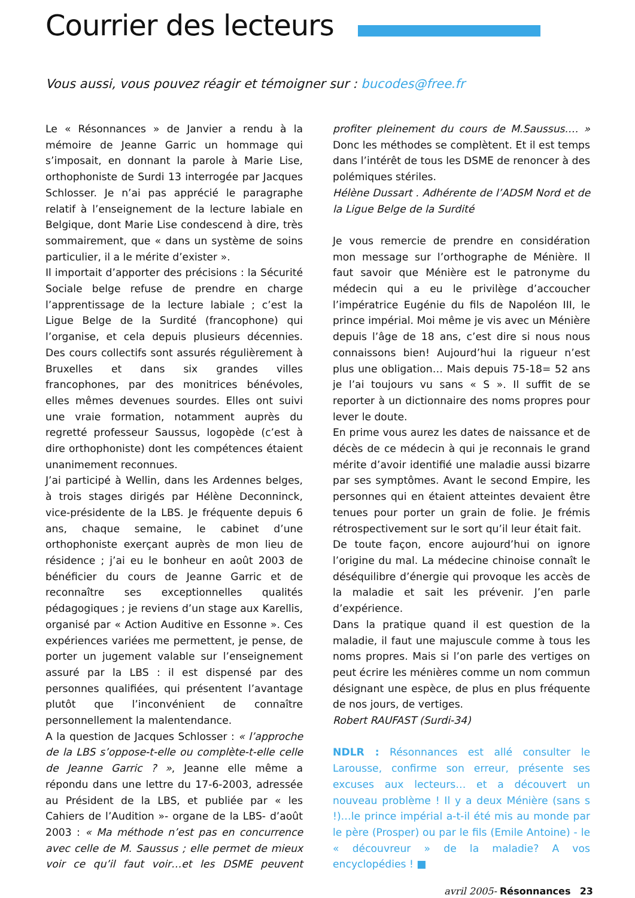Courrier des lecteurs
Vous aussi, vous pouvez réagir et témoigner sur : bucodes@free.fr
Le « Résonnances » de Janvier a rendu à la mémoire de Jeanne Garric un hommage qui s’imposait, en donnant la parole à Marie Lise, orthophoniste de Surdi 13 interrogée par Jacques Schlosser. Je n’ai pas apprécié le paragraphe relatif à l’enseignement de la lecture labiale en Belgique, dont Marie Lise condescend à dire, très sommairement, que « dans un système de soins particulier, il a le mérite d’exister ».
Il importait d’apporter des précisions : la Sécurité Sociale belge refuse de prendre en charge l’apprentissage de la lecture labiale ; c’est la Ligue Belge de la Surdité (francophone) qui l’organise, et cela depuis plusieurs décennies. Des cours collectifs sont assurés régulièrement à Bruxelles et dans six grandes villes francophones, par des monitrices bénévoles, elles mêmes devenues sourdes. Elles ont suivi une vraie formation, notamment auprès du regretté professeur Saussus, logopède (c’est à dire orthophoniste) dont les compétences étaient unanimement reconnues.
J’ai participé à Wellin, dans les Ardennes belges, à trois stages dirigés par Hélène Deconninck, vice-présidente de la LBS. Je fréquente depuis 6 ans, chaque semaine, le cabinet d’une orthophoniste exerçant auprès de mon lieu de résidence ; j’ai eu le bonheur en août 2003 de bénéficier du cours de Jeanne Garric et de reconnaître ses exceptionnelles qualités pédagogiques ; je reviens d’un stage aux Karellis, organisé par « Action Auditive en Essonne ». Ces expériences variées me permettent, je pense, de porter un jugement valable sur l’enseignement assuré par la LBS : il est dispensé par des personnes qualifiées, qui présentent l’avantage plutôt que l’inconvénient de connaître personnellement la malentendance.
A la question de Jacques Schlosser : « l’approche de la LBS s’oppose-t-elle ou complète-t-elle celle de Jeanne Garric ? », Jeanne elle même a répondu dans une lettre du 17-6-2003, adressée au Président de la LBS, et publiée par « les Cahiers de l’Audition »- organe de la LBS- d’août 2003 : « Ma méthode n’est pas en concurrence avec celle de M. Saussus ; elle permet de mieux voir ce qu’il faut voir…et les DSME peuvent profiter pleinement du cours de M.Saussus.… » Donc les méthodes se complètent. Et il est temps dans l’intérêt de tous les DSME de renoncer à des polémiques stériles.
Hélène Dussart . Adhérente de l’ADSM Nord et de la Ligue Belge de la Surdité
Je vous remercie de prendre en considération mon message sur l’orthographe de Ménière. Il faut savoir que Ménière est le patronyme du médecin qui a eu le privilège d’accoucher l’impératrice Eugénie du fils de Napoléon III, le prince impérial. Moi même je vis avec un Ménière depuis l’âge de 18 ans, c’est dire si nous nous connaissons bien! Aujourd’hui la rigueur n’est plus une obligation… Mais depuis 75-18= 52 ans je l’ai toujours vu sans « S ». Il suffit de se reporter à un dictionnaire des noms propres pour lever le doute.
En prime vous aurez les dates de naissance et de décès de ce médecin à qui je reconnais le grand mérite d’avoir identifié une maladie aussi bizarre par ses symptômes. Avant le second Empire, les personnes qui en étaient atteintes devaient être tenues pour porter un grain de folie. Je frémis rétrospectivement sur le sort qu’il leur était fait.
De toute façon, encore aujourd’hui on ignore l’origine du mal. La médecine chinoise connaît le déséquilibre d’énergie qui provoque les accès de la maladie et sait les prévenir. J’en parle d’expérience.
Dans la pratique quand il est question de la maladie, il faut une majuscule comme à tous les noms propres. Mais si l’on parle des vertiges on peut écrire les ménières comme un nom commun désignant une espèce, de plus en plus fréquente de nos jours, de vertiges.
Robert RAUFAST (Surdi-34)
NDLR : Résonnances est allé consulter le Larousse, confirme son erreur, présente ses excuses aux lecteurs… et a découvert un nouveau problème ! Il y a deux Ménière (sans s !)…le prince impérial a-t-il été mis au monde par le père (Prosper) ou par le fils (Emile Antoine) - le « découvreur » de la maladie? A vos encyclopédies ! ■
avril 2005- Résonnances 23